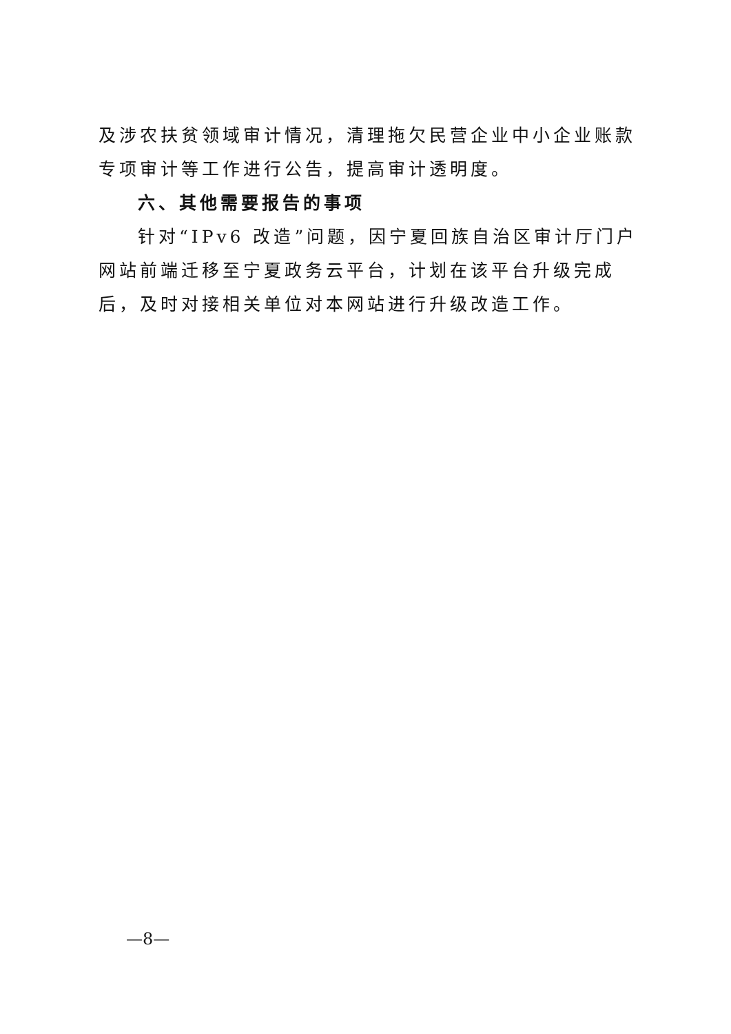及涉农扶贫领域审计情况，清理拖欠民营企业中小企业账款专项审计等工作进行公告，提高审计透明度。
六、其他需要报告的事项
针对“IPv6 改造”问题，因宁夏回族自治区审计厅门户网站前端迁移至宁夏政务云平台，计划在该平台升级完成后，及时对接相关单位对本网站进行升级改造工作。
—8—